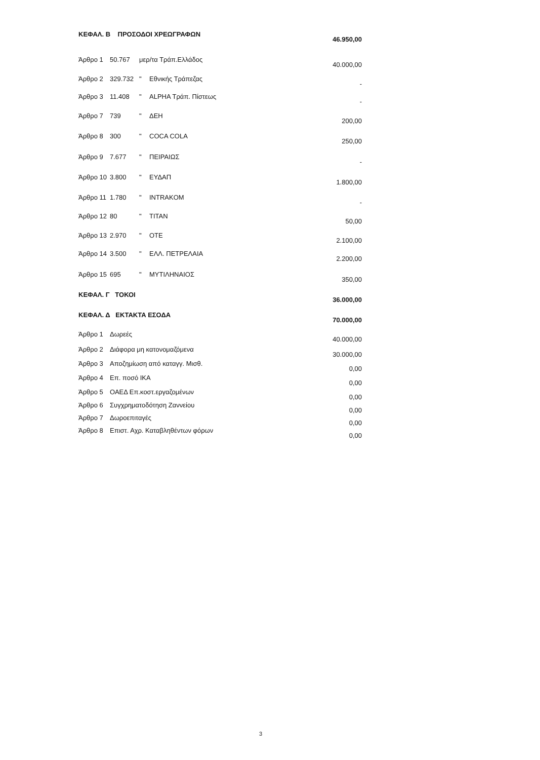| ΚΕΦΑΛ. Β ΠΡΟΣΟΔΟΙ ΧΡΕΩΓΡΑΦΩΝ | | | | 46.950,00 |
| Άρθρο 1 | 50.767 | μερ/τα Τράπ.Ελλάδος | | 40.000,00 |
| Άρθρο 2 | 329.732 | " | Εθνικής Τράπεζας | - |
| Άρθρο 3 | 11.408 | " | ALPHA Τράπ. Πίστεως | - |
| Άρθρο 7 | 739 | " | ΔΕΗ | 200,00 |
| Άρθρο 8 | 300 | " | COCA COLA | 250,00 |
| Άρθρο 9 | 7.677 | " | ΠΕΙΡΑΙΩΣ | - |
| Άρθρο 10 | 3.800 | " | ΕΥΔΑΠ | 1.800,00 |
| Άρθρο 11 | 1.780 | " | INTRAKOM | - |
| Άρθρο 12 | 80 | " | TITAN | 50,00 |
| Άρθρο 13 | 2.970 | " | OTE | 2.100,00 |
| Άρθρο 14 | 3.500 | " | ΕΛΛ. ΠΕΤΡΕΛΑΙΑ | 2.200,00 |
| Άρθρο 15 | 695 | " | ΜΥΤΙΛΗΝΑΙΟΣ | 350,00 |
| ΚΕΦΑΛ. Γ ΤΟΚΟΙ | | | | 36.000,00 |
| ΚΕΦΑΛ. Δ ΕΚΤΑΚΤΑ ΕΣΟΔΑ | | | | 70.000,00 |
| Άρθρο 1 | Δωρεές | | | 40.000,00 |
| Άρθρο 2 | Διάφορα μη κατονομαζόμενα | | | 30.000,00 |
| Άρθρο 3 | Αποζημίωση από καταγγ. Μισθ. | | | 0,00 |
| Άρθρο 4 | Επ. ποσό ΙΚΑ | | | 0,00 |
| Άρθρο 5 | ΟΑΕΔ Επ.κοστ.εργαζομένων | | | 0,00 |
| Άρθρο 6 | Συγχρηματοδότηση Ζαννείου | | | 0,00 |
| Άρθρο 7 | Δωροεπιταγές | | | 0,00 |
| Άρθρο 8 | Επιστ. Αχρ. Καταβληθέντων φόρων | | | 0,00 |
3